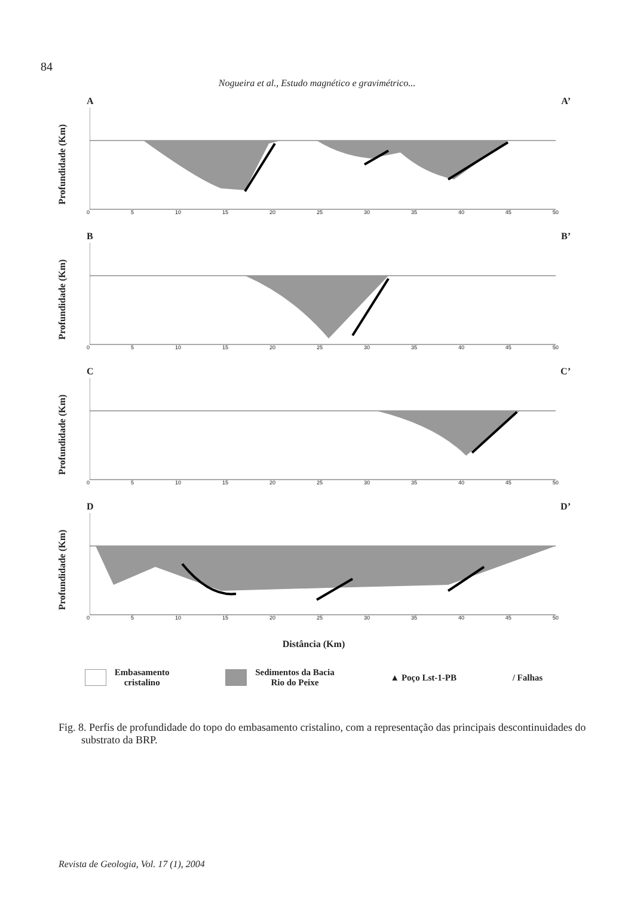84
Nogueira et al., Estudo magnético e gravimétrico...
A A’
Profundidade (Km)
0 5 10 15 20 25 30 35 40 45 50
B B’
Profundidade (Km)
0 5 10 15 20 25 30 35 40 45 50
C C’
Profundidade (Km)
0 5 10 15 20 25 30 35 40 45 50
D D’
Profundidade (Km)
0 5 10 15 20 25 30 35 40 45 50
Distância (Km)
Embasamento
cristalino
Sedimentos da Bacia
Rio do Peixe
▲ Poço Lst-1-PB / Falhas
Fig. 8. Perfis de profundidade do topo do embasamento cristalino, com a representação das principais descontinuidades do substrato da BRP.
Revista de Geologia, Vol. 17 (1), 2004